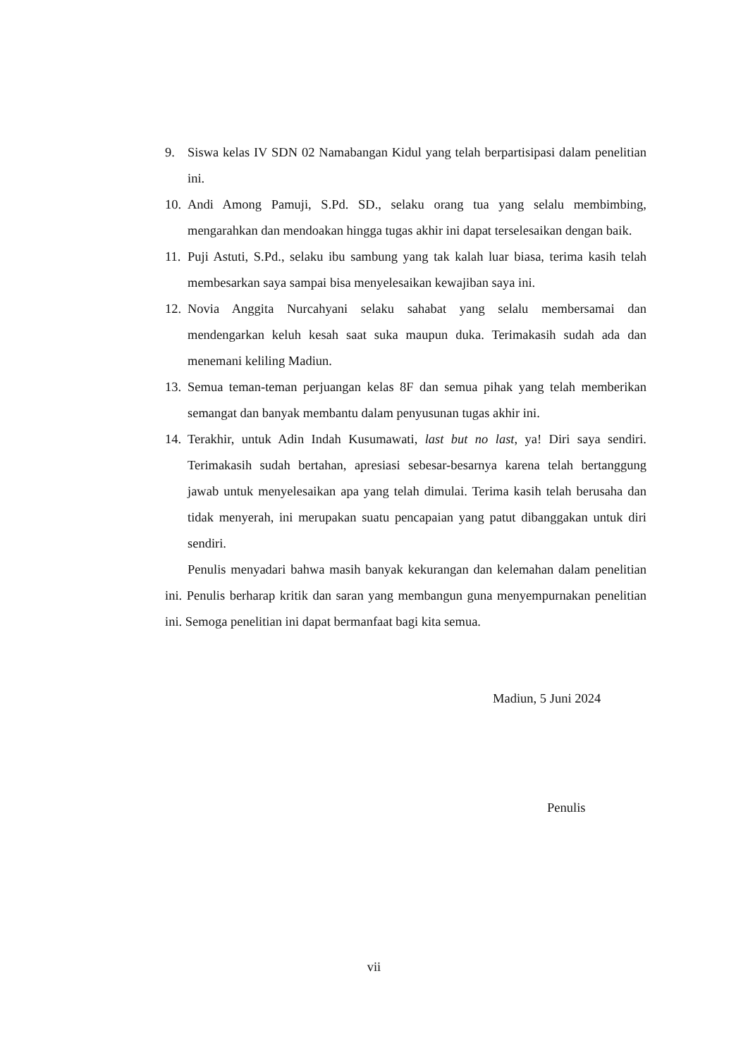9. Siswa kelas IV SDN 02 Namabangan Kidul yang telah berpartisipasi dalam penelitian ini.
10. Andi Among Pamuji, S.Pd. SD., selaku orang tua yang selalu membimbing, mengarahkan dan mendoakan hingga tugas akhir ini dapat terselesaikan dengan baik.
11. Puji Astuti, S.Pd., selaku ibu sambung yang tak kalah luar biasa, terima kasih telah membesarkan saya sampai bisa menyelesaikan kewajiban saya ini.
12. Novia Anggita Nurcahyani selaku sahabat yang selalu membersamai dan mendengarkan keluh kesah saat suka maupun duka. Terimakasih sudah ada dan menemani keliling Madiun.
13. Semua teman-teman perjuangan kelas 8F dan semua pihak yang telah memberikan semangat dan banyak membantu dalam penyusunan tugas akhir ini.
14. Terakhir, untuk Adin Indah Kusumawati, last but no last, ya! Diri saya sendiri. Terimakasih sudah bertahan, apresiasi sebesar-besarnya karena telah bertanggung jawab untuk menyelesaikan apa yang telah dimulai. Terima kasih telah berusaha dan tidak menyerah, ini merupakan suatu pencapaian yang patut dibanggakan untuk diri sendiri.
Penulis menyadari bahwa masih banyak kekurangan dan kelemahan dalam penelitian ini. Penulis berharap kritik dan saran yang membangun guna menyempurnakan penelitian ini. Semoga penelitian ini dapat bermanfaat bagi kita semua.
Madiun, 5 Juni 2024
Penulis
vii